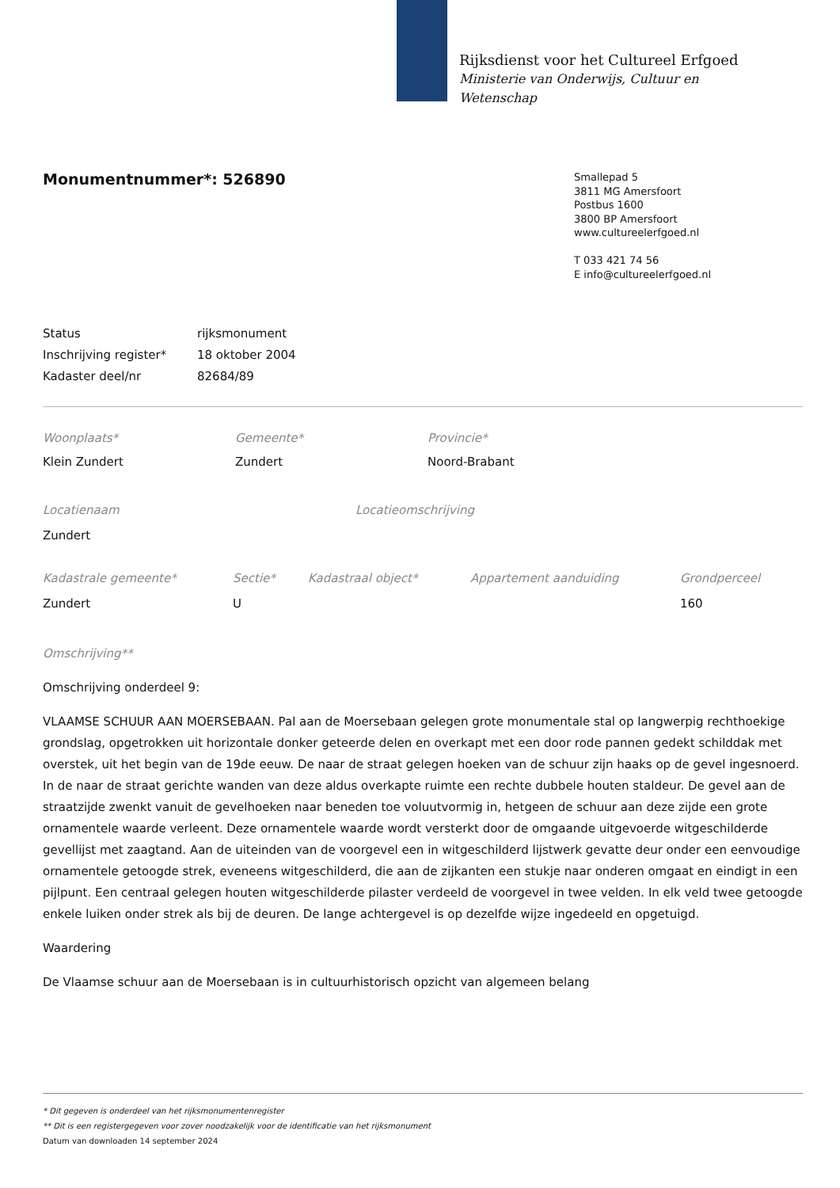Rijksdienst voor het Cultureel Erfgoed
Ministerie van Onderwijs, Cultuur en
Wetenschap
Monumentnummer*: 526890
Smallepad 5
3811 MG Amersfoort
Postbus 1600
3800 BP Amersfoort
www.cultureelerfgoed.nl
T 033 421 74 56
E info@cultureelerfgoed.nl
| Status | rijksmonument |
| Inschrijving register* | 18 oktober 2004 |
| Kadaster deel/nr | 82684/89 |
| Woonplaats* | Gemeente* | Provincie* |
| Klein Zundert | Zundert | Noord-Brabant |
| Locatienaam | Locatieomschrijving |
| Zundert | |
| Kadastrale gemeente* | Sectie* | Kadastraal object* | Appartement aanduiding | Grondperceel |
| Zundert | U | | | 160 |
Omschrijving**
Omschrijving onderdeel 9:
VLAAMSE SCHUUR AAN MOERSEBAAN. Pal aan de Moersebaan gelegen grote monumentale stal op langwerpig rechthoekige grondslag, opgetrokken uit horizontale donker geteerde delen en overkapt met een door rode pannen gedekt schilddak met overstek, uit het begin van de 19de eeuw. De naar de straat gelegen hoeken van de schuur zijn haaks op de gevel ingesnoerd. In de naar de straat gerichte wanden van deze aldus overkapte ruimte een rechte dubbele houten staldeur. De gevel aan de straatzijde zwenkt vanuit de gevelhoeken naar beneden toe voluutvormig in, hetgeen de schuur aan deze zijde een grote ornamentele waarde verleent. Deze ornamentele waarde wordt versterkt door de omgaande uitgevoerde witgeschilderde gevellijst met zaagtand. Aan de uiteinden van de voorgevel een in witgeschilderd lijstwerk gevatte deur onder een eenvoudige ornamentele getoogde strek, eveneens witgeschilderd, die aan de zijkanten een stukje naar onderen omgaat en eindigt in een pijlpunt. Een centraal gelegen houten witgeschilderde pilaster verdeeld de voorgevel in twee velden. In elk veld twee getoogde enkele luiken onder strek als bij de deuren. De lange achtergevel is op dezelfde wijze ingedeeld en opgetuigd.
Waardering
De Vlaamse schuur aan de Moersebaan is in cultuurhistorisch opzicht van algemeen belang
* Dit gegeven is onderdeel van het rijksmonumentenregister
** Dit is een registergegeven voor zover noodzakelijk voor de identificatie van het rijksmonument
Datum van downloaden 14 september 2024